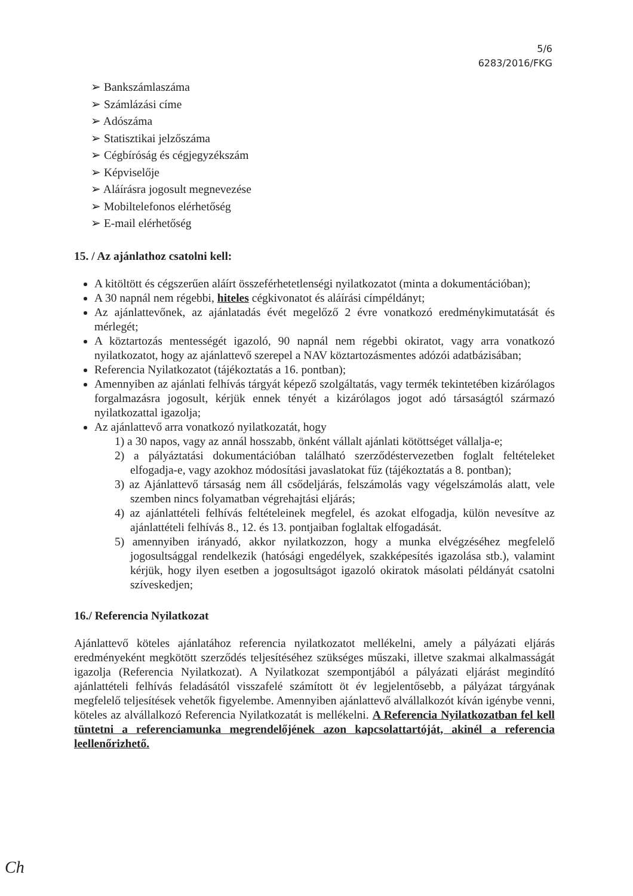5/6
6283/2016/FKG
➢ Bankszámlaszáma
➢ Számlázási címe
➢ Adószáma
➢ Statisztikai jelzőszáma
➢ Cégbíróság és cégjegyzékszám
➢ Képviselője
➢ Aláírásra jogosult megnevezése
➢ Mobiltelefonos elérhetőség
➢ E-mail elérhetőség
15. / Az ajánlathoz csatolni kell:
A kitöltött és cégszerűen aláírt összeférhetetlenségi nyilatkozatot (minta a dokumentációban);
A 30 napnál nem régebbi, hiteles cégkivonatot és aláírási címpéldányt;
Az ajánlattevőnek, az ajánlatadás évét megelőző 2 évre vonatkozó eredménykimutatását és mérlegét;
A köztartozás mentességét igazoló, 90 napnál nem régebbi okiratot, vagy arra vonatkozó nyilatkozatot, hogy az ajánlattevő szerepel a NAV köztartozásmentes adózói adatbázisában;
Referencia Nyilatkozatot (tájékoztatás a 16. pontban);
Amennyiben az ajánlati felhívás tárgyát képező szolgáltatás, vagy termék tekintetében kizárólagos forgalmazásra jogosult, kérjük ennek tényét a kizárólagos jogot adó társaságtól származó nyilatkozattal igazolja;
Az ajánlattevő arra vonatkozó nyilatkozatát, hogy
1) a 30 napos, vagy az annál hosszabb, önként vállalt ajánlati kötöttséget vállalja-e;
2) a pályáztatási dokumentációban található szerződéstervezetben foglalt feltételeket elfogadja-e, vagy azokhoz módosítási javaslatokat fűz (tájékoztatás a 8. pontban);
3) az Ajánlattevő társaság nem áll csődeljárás, felszámolás vagy végelszámolás alatt, vele szemben nincs folyamatban végrehajtási eljárás;
4) az ajánlattételi felhívás feltételeinek megfelel, és azokat elfogadja, külön nevesítve az ajánlattételi felhívás 8., 12. és 13. pontjaiban foglaltak elfogadását.
5) amennyiben irányadó, akkor nyilatkozzon, hogy a munka elvégzéséhez megfelelő jogosultsággal rendelkezik (hatósági engedélyek, szakképesítés igazolása stb.), valamint kérjük, hogy ilyen esetben a jogosultságot igazoló okiratok másolati példányát csatolni szíveskedjen;
16./ Referencia Nyilatkozat
Ajánlattevő köteles ajánlatához referencia nyilatkozatot mellékelni, amely a pályázati eljárás eredményeként megkötött szerződés teljesítéséhez szükséges műszaki, illetve szakmai alkalmasságát igazolja (Referencia Nyilatkozat). A Nyilatkozat szempontjából a pályázati eljárást megindító ajánlattételi felhívás feladásától visszafelé számított öt év legjelentősebb, a pályázat tárgyának megfelelő teljesítések vehetők figyelembe. Amennyiben ajánlattevő alvállalkozót kíván igénybe venni, köteles az alvállalkozó Referencia Nyilatkozatát is mellékelni. A Referencia Nyilatkozatban fel kell tüntetni a referenciamunka megrendelőjének azon kapcsolattartóját, akinél a referencia leellenőrizhető.
Ch